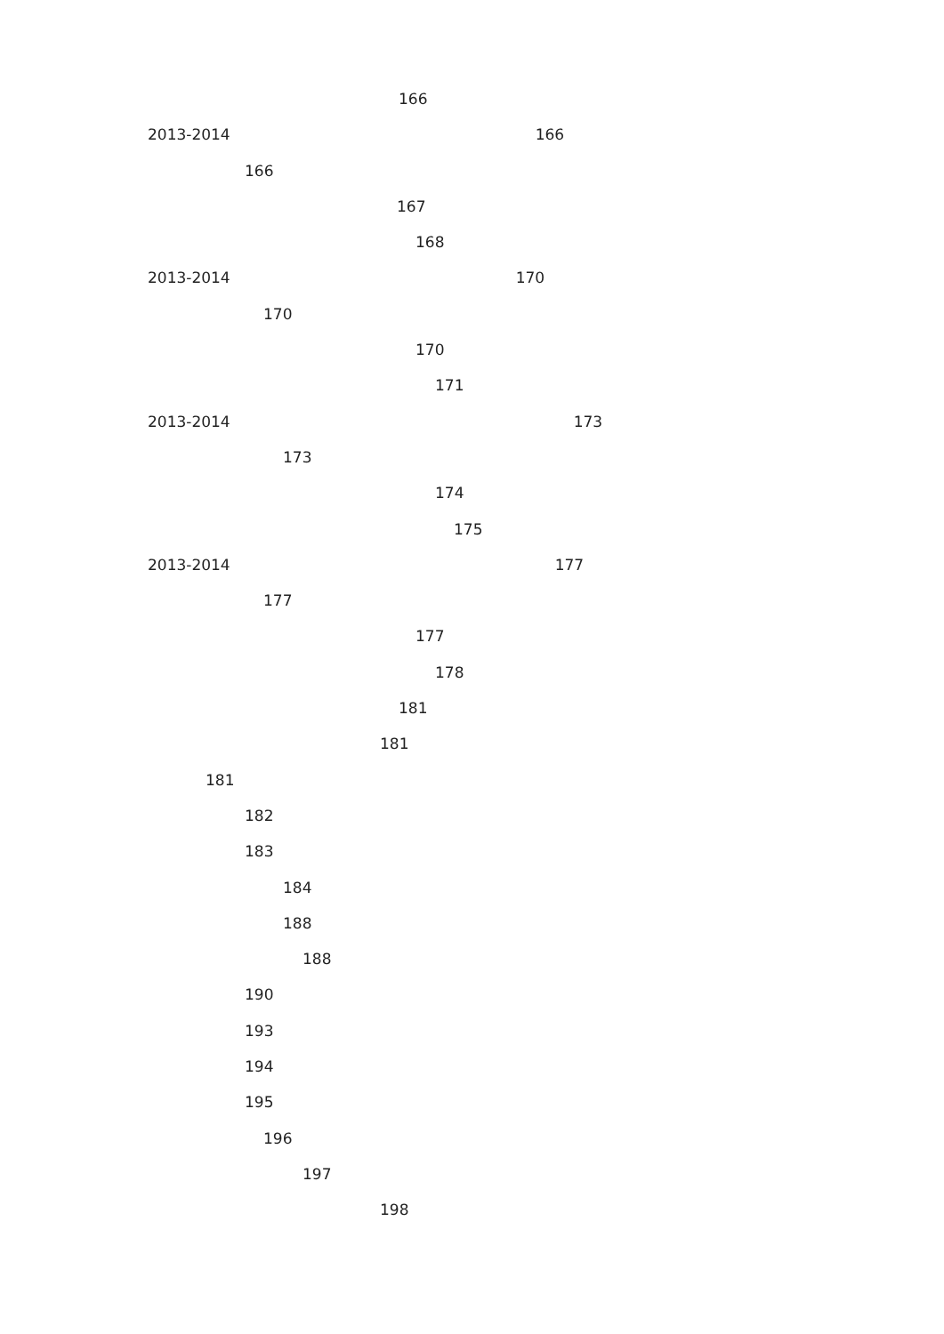166
2013-2014 166
166
167
168
2013-2014 170
170
170
171
2013-2014 173
173
174
175
2013-2014 177
177
177
178
181
181
181
182
183
184
188
188
190
193
194
195
196
197
198